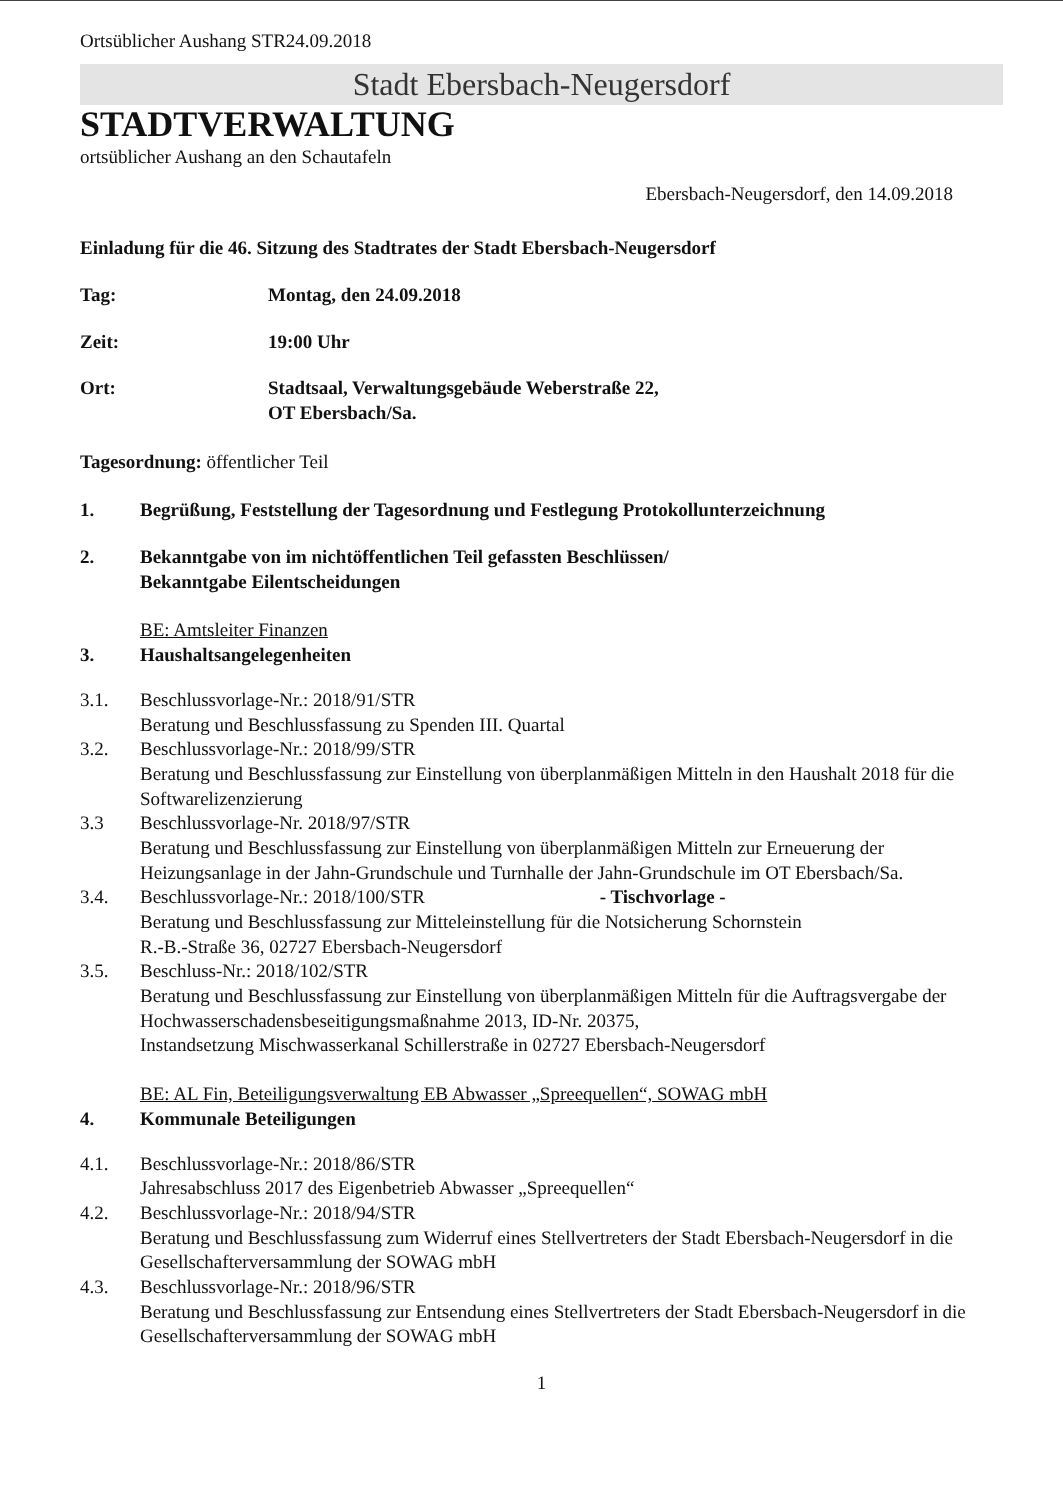Ortsüblicher Aushang STR24.09.2018
Stadt Ebersbach-Neugersdorf
STADTVERWALTUNG
ortsüblicher Aushang an den Schautafeln
Ebersbach-Neugersdorf, den 14.09.2018
Einladung für die 46. Sitzung des Stadtrates der Stadt Ebersbach-Neugersdorf
Tag: Montag, den 24.09.2018
Zeit: 19:00 Uhr
Ort: Stadtsaal, Verwaltungsgebäude Weberstraße 22,
OT Ebersbach/Sa.
Tagesordnung: öffentlicher Teil
1. Begrüßung, Feststellung der Tagesordnung und Festlegung Protokollunterzeichnung
2. Bekanntgabe von im nichtöffentlichen Teil gefassten Beschlüssen/
Bekanntgabe Eilentscheidungen
BE: Amtsleiter Finanzen
3. Haushaltsangelegenheiten
3.1. Beschlussvorlage-Nr.: 2018/91/STR
Beratung und Beschlussfassung zu Spenden III. Quartal
3.2. Beschlussvorlage-Nr.: 2018/99/STR
Beratung und Beschlussfassung zur Einstellung von überplanmäßigen Mitteln in den Haushalt 2018 für die Softwarelizenzierung
3.3 Beschlussvorlage-Nr. 2018/97/STR
Beratung und Beschlussfassung zur Einstellung von überplanmäßigen Mitteln zur Erneuerung der Heizungsanlage in der Jahn-Grundschule und Turnhalle der Jahn-Grundschule im OT Ebersbach/Sa.
3.4. Beschlussvorlage-Nr.: 2018/100/STR - Tischvorlage -
Beratung und Beschlussfassung zur Mitteleinstellung für die Notsicherung Schornstein
R.-B.-Straße 36, 02727 Ebersbach-Neugersdorf
3.5. Beschluss-Nr.: 2018/102/STR
Beratung und Beschlussfassung zur Einstellung von überplanmäßigen Mitteln für die Auftragsvergabe der Hochwasserschadensbeseitigungsmaßnahme 2013, ID-Nr. 20375,
Instandsetzung Mischwasserkanal Schillerstraße in 02727 Ebersbach-Neugersdorf
BE: AL Fin, Beteiligungsverwaltung EB Abwasser „Spreequellen“, SOWAG mbH
4. Kommunale Beteiligungen
4.1. Beschlussvorlage-Nr.: 2018/86/STR
Jahresabschluss 2017 des Eigenbetrieb Abwasser „Spreequellen“
4.2. Beschlussvorlage-Nr.: 2018/94/STR
Beratung und Beschlussfassung zum Widerruf eines Stellvertreters der Stadt Ebersbach-Neugersdorf in die Gesellschafterversammlung der SOWAG mbH
4.3. Beschlussvorlage-Nr.: 2018/96/STR
Beratung und Beschlussfassung zur Entsendung eines Stellvertreters der Stadt Ebersbach-Neugersdorf in die Gesellschafterversammlung der SOWAG mbH
1